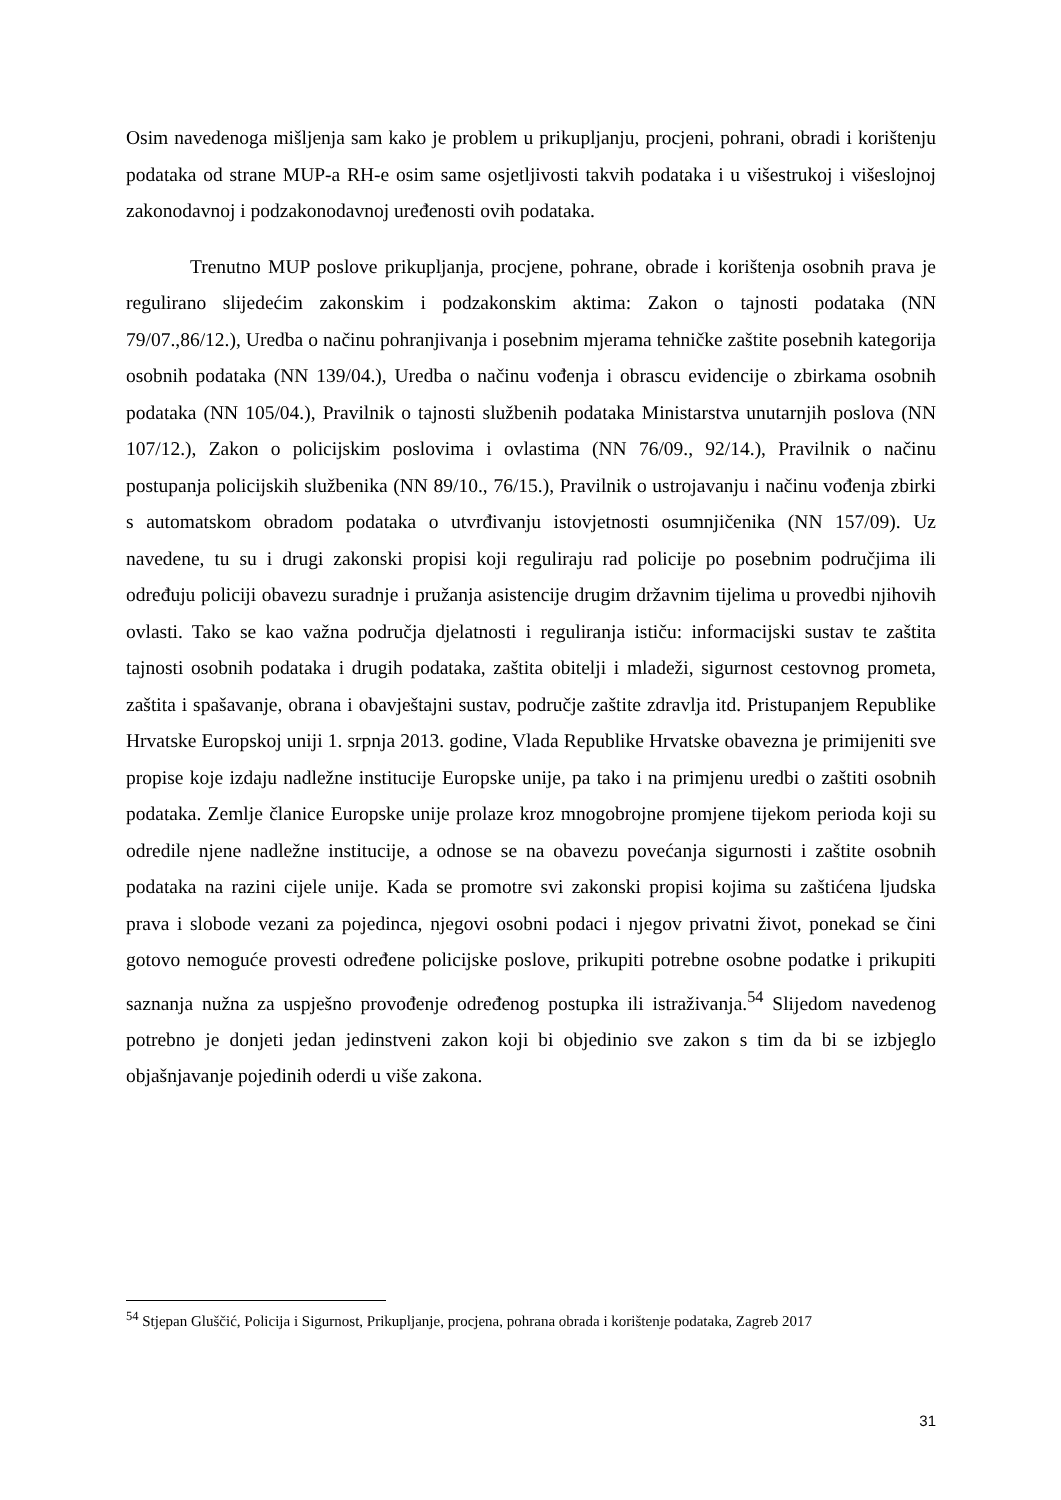Osim navedenoga mišljenja sam kako je problem u prikupljanju, procjeni, pohrani, obradi i korištenju podataka od strane MUP-a RH-e osim same osjetljivosti takvih podataka i u višestrukoj i višeslojnoj zakonodavnoj i podzakonodavnoj uređenosti ovih podataka.
Trenutno MUP poslove prikupljanja, procjene, pohrane, obrade i korištenja osobnih prava je regulirano slijedećim zakonskim i podzakonskim aktima: Zakon o tajnosti podataka (NN 79/07.,86/12.), Uredba o načinu pohranjivanja i posebnim mjerama tehničke zaštite posebnih kategorija osobnih podataka (NN 139/04.), Uredba o načinu vođenja i obrascu evidencije o zbirkama osobnih podataka (NN 105/04.), Pravilnik o tajnosti službenih podataka Ministarstva unutarnjih poslova (NN 107/12.), Zakon o policijskim poslovima i ovlastima (NN 76/09., 92/14.), Pravilnik o načinu postupanja policijskih službenika (NN 89/10., 76/15.), Pravilnik o ustrojavanju i načinu vođenja zbirki s automatskom obradom podataka o utvrđivanju istovjetnosti osumnjičenika (NN 157/09). Uz navedene, tu su i drugi zakonski propisi koji reguliraju rad policije po posebnim područjima ili određuju policiji obavezu suradnje i pružanja asistencije drugim državnim tijelima u provedbi njihovih ovlasti. Tako se kao važna područja djelatnosti i reguliranja ističu: informacijski sustav te zaštita tajnosti osobnih podataka i drugih podataka, zaštita obitelji i mladeži, sigurnost cestovnog prometa, zaštita i spašavanje, obrana i obavještajni sustav, područje zaštite zdravlja itd. Pristupanjem Republike Hrvatske Europskoj uniji 1. srpnja 2013. godine, Vlada Republike Hrvatske obavezna je primijeniti sve propise koje izdaju nadležne institucije Europske unije, pa tako i na primjenu uredbi o zaštiti osobnih podataka. Zemlje članice Europske unije prolaze kroz mnogobrojne promjene tijekom perioda koji su odredile njene nadležne institucije, a odnose se na obavezu povećanja sigurnosti i zaštite osobnih podataka na razini cijele unije. Kada se promotre svi zakonski propisi kojima su zaštićena ljudska prava i slobode vezani za pojedinca, njegovi osobni podaci i njegov privatni život, ponekad se čini gotovo nemoguće provesti određene policijske poslove, prikupiti potrebne osobne podatke i prikupiti saznanja nužna za uspješno provođenje određenog postupka ili istraživanja.<sup>54</sup> Slijedom navedenog potrebno je donjeti jedan jedinstveni zakon koji bi objedinio sve zakon s tim da bi se izbjeglo objašnjavanje pojedinih oderdi u više zakona.
<sup>54</sup> Stjepan Gluščić, Policija i Sigurnost, Prikupljanje, procjena, pohrana obrada i korištenje podataka, Zagreb 2017
31